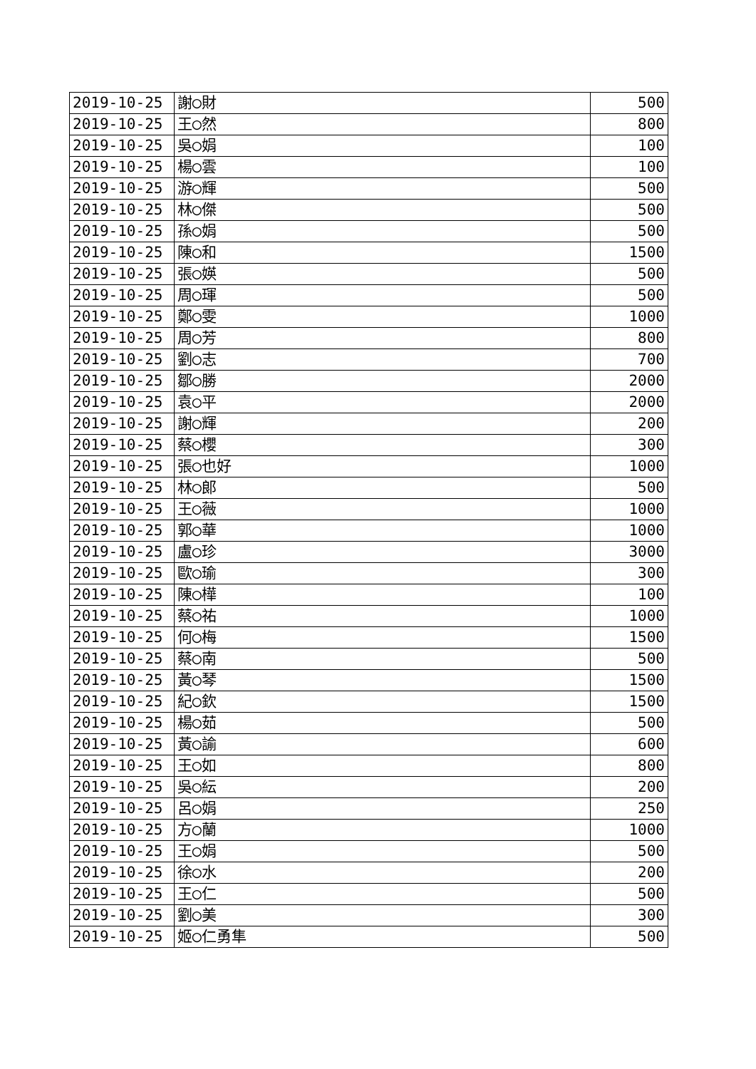| 2019-10-25 | 謝◯財 | 500 |
| 2019-10-25 | 王◯然 | 800 |
| 2019-10-25 | 吳◯娟 | 100 |
| 2019-10-25 | 楊◯雲 | 100 |
| 2019-10-25 | 游◯輝 | 500 |
| 2019-10-25 | 林◯傑 | 500 |
| 2019-10-25 | 孫◯娟 | 500 |
| 2019-10-25 | 陳◯和 | 1500 |
| 2019-10-25 | 張◯媖 | 500 |
| 2019-10-25 | 周◯琿 | 500 |
| 2019-10-25 | 鄭◯雯 | 1000 |
| 2019-10-25 | 周◯芳 | 800 |
| 2019-10-25 | 劉◯志 | 700 |
| 2019-10-25 | 鄒◯勝 | 2000 |
| 2019-10-25 | 袁◯平 | 2000 |
| 2019-10-25 | 謝◯輝 | 200 |
| 2019-10-25 | 蔡◯櫻 | 300 |
| 2019-10-25 | 張◯也好 | 1000 |
| 2019-10-25 | 林◯郎 | 500 |
| 2019-10-25 | 王◯薇 | 1000 |
| 2019-10-25 | 郭◯華 | 1000 |
| 2019-10-25 | 盧◯珍 | 3000 |
| 2019-10-25 | 歐◯瑜 | 300 |
| 2019-10-25 | 陳◯樺 | 100 |
| 2019-10-25 | 蔡◯祐 | 1000 |
| 2019-10-25 | 何◯梅 | 1500 |
| 2019-10-25 | 蔡◯南 | 500 |
| 2019-10-25 | 黃◯琴 | 1500 |
| 2019-10-25 | 紀◯欽 | 1500 |
| 2019-10-25 | 楊◯茹 | 500 |
| 2019-10-25 | 黃◯諭 | 600 |
| 2019-10-25 | 王◯如 | 800 |
| 2019-10-25 | 吳◯紜 | 200 |
| 2019-10-25 | 呂◯娟 | 250 |
| 2019-10-25 | 方◯蘭 | 1000 |
| 2019-10-25 | 王◯娟 | 500 |
| 2019-10-25 | 徐◯水 | 200 |
| 2019-10-25 | 王◯仁 | 500 |
| 2019-10-25 | 劉◯美 | 300 |
| 2019-10-25 | 姬◯仁勇隼 | 500 |